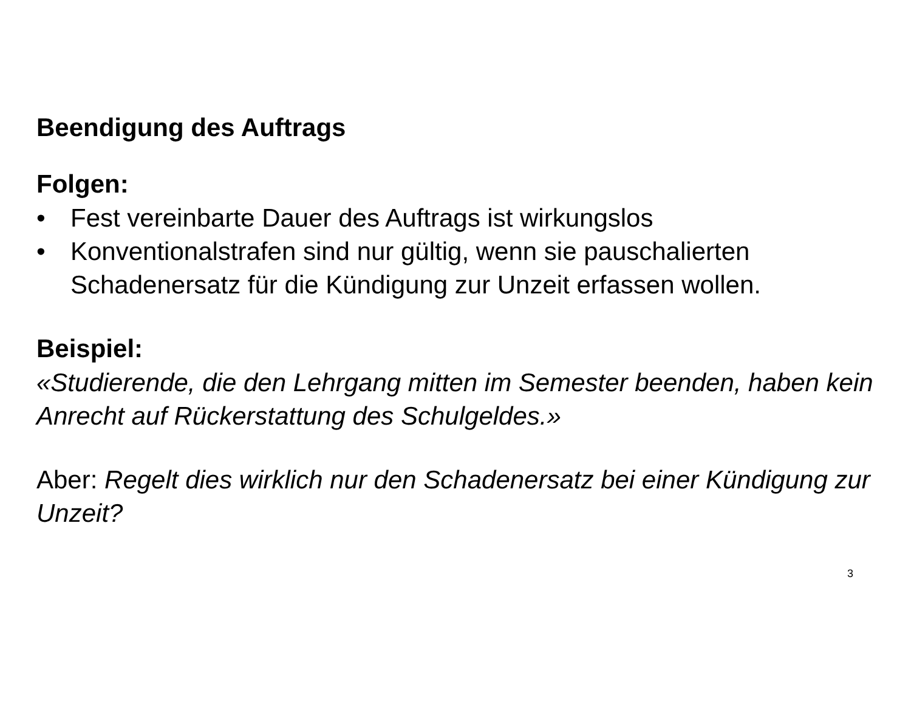Beendigung des Auftrags
Folgen:
• Fest vereinbarte Dauer des Auftrags ist wirkungslos
• Konventionalstrafen sind nur gültig, wenn sie pauschalierten Schadenersatz für die Kündigung zur Unzeit erfassen wollen.
Beispiel:
«Studierende, die den Lehrgang mitten im Semester beenden, haben kein Anrecht auf Rückerstattung des Schulgeldes.»
Aber: Regelt dies wirklich nur den Schadenersatz bei einer Kündigung zur Unzeit?
3